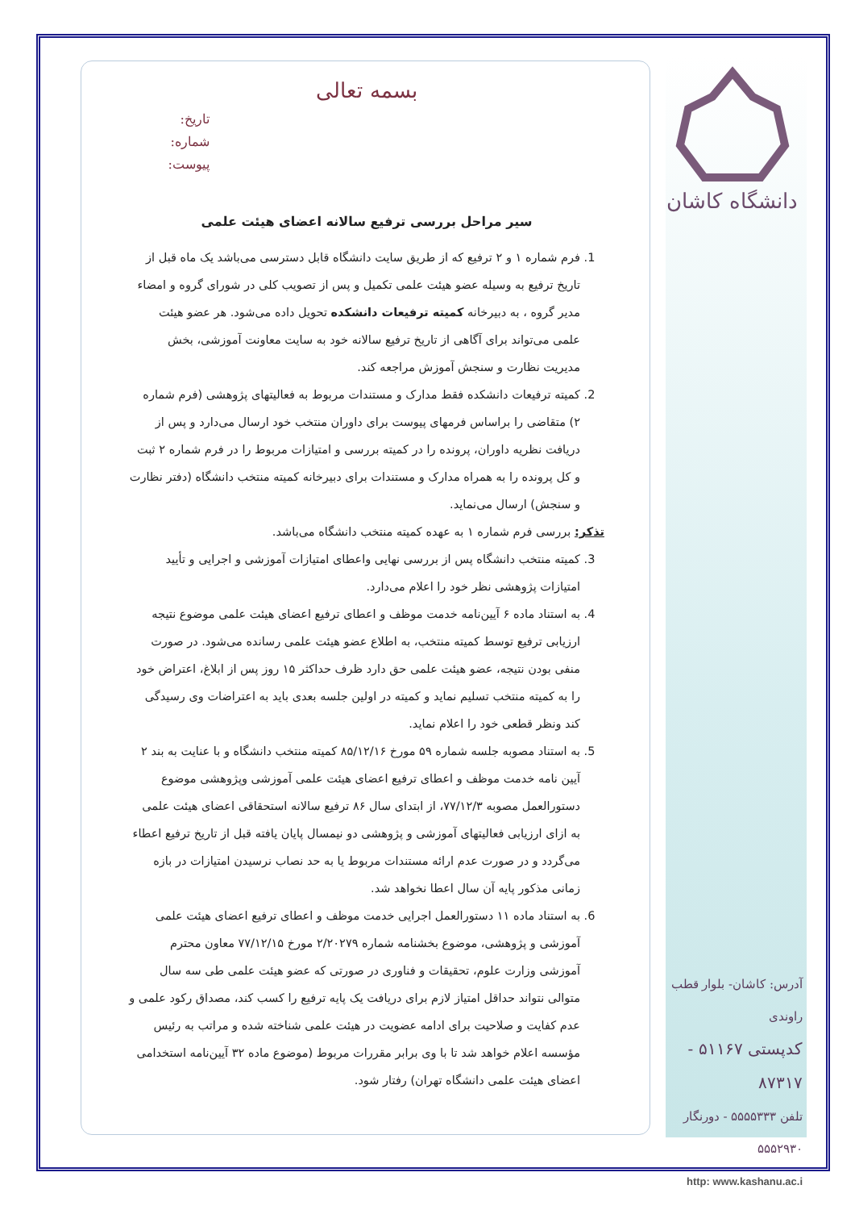دانشگاه کاشان
بسمه تعالی
تاریخ:
شماره:
پیوست:
سیر مراحل بررسی ترفیع سالانه اعضای هیئت علمی
1. فرم شماره ۱ و ۲ ترفیع که از طریق سایت دانشگاه قابل دسترسی می‌باشد یک ماه قبل از تاریخ ترفیع به وسیله عضو هیئت علمی تکمیل و پس از تصویب کلی در شورای گروه و امضاء مدیر گروه ، به دبیرخانه کمیته ترفیعات دانشکده تحویل داده می‌شود. هر عضو هیئت علمی می‌تواند برای آگاهی از تاریخ ترفیع سالانه خود به سایت معاونت آموزشی، بخش مدیریت نظارت و سنجش آموزش مراجعه کند.
2. کمیته ترفیعات دانشکده فقط مدارک و مستندات مربوط به فعالیتهای پژوهشی (فرم شماره ۲) متقاضی را براساس فرمهای پیوست برای داوران منتخب خود ارسال می‌دارد و پس از دریافت نظریه داوران، پرونده را در کمیته بررسی و امتیازات مربوط را در فرم شماره ۲ ثبت و کل پرونده را به همراه مدارک و مستندات برای دبیرخانه کمیته منتخب دانشگاه (دفتر نظارت و سنجش) ارسال می‌نماید.
تذکر: بررسی فرم شماره ۱ به عهده کمیته منتخب دانشگاه می‌باشد.
3. کمیته منتخب دانشگاه پس از بررسی نهایی واعطای امتیازات آموزشی و اجرایی و تأیید امتیازات پژوهشی نظر خود را اعلام می‌دارد.
4. به استناد ماده ۶ آیین‌نامه خدمت موظف و اعطای ترفیع اعضای هیئت علمی موضوع نتیجه ارزیابی ترفیع توسط کمیته منتخب، به اطلاع عضو هیئت علمی رسانده می‌شود. در صورت منفی بودن نتیجه، عضو هیئت علمی حق دارد ظرف حداکثر ۱۵ روز پس از ابلاغ، اعتراض خود را به کمیته منتخب تسلیم نماید و کمیته در اولین جلسه بعدی باید به اعتراضات وی رسیدگی کند ونظر قطعی خود را اعلام نماید.
5. به استناد مصوبه جلسه شماره ۵۹ مورخ ۸۵/۱۲/۱۶ کمیته منتخب دانشگاه و با عنایت به بند ۲ آیین نامه خدمت موظف و اعطای ترفیع اعضای هیئت علمی آموزشی وپژوهشی موضوع دستورالعمل مصوبه ۷۷/۱۲/۳، از ابتدای سال ۸۶ ترفیع سالانه استحقاقی اعضای هیئت علمی به ازای ارزیابی فعالیتهای آموزشی و پژوهشی دو نیمسال پایان یافته قبل از تاریخ ترفیع اعطاء می‌گردد و در صورت عدم ارائه مستندات مربوط یا به حد نصاب نرسیدن امتیازات در بازه زمانی مذکور پایه آن سال اعطا نخواهد شد.
6. به استناد ماده ۱۱ دستورالعمل اجرایی خدمت موظف و اعطای ترفیع اعضای هیئت علمی آموزشی و پژوهشی، موضوع بخشنامه شماره ۲/۲۰۲۷۹ مورخ ۷۷/۱۲/۱۵ معاون محترم آموزشی وزارت علوم، تحقیقات و فناوری در صورتی که عضو هیئت علمی طی سه سال متوالی نتواند حداقل امتیاز لازم برای دریافت یک پایه ترفیع را کسب کند، مصداق رکود علمی و عدم کفایت و صلاحیت برای ادامه عضویت در هیئت علمی شناخته شده و مراتب به رئیس مؤسسه اعلام خواهد شد تا با وی برابر مقررات مربوط (موضوع ماده ۳۲ آیین‌نامه استخدامی اعضای هیئت علمی دانشگاه تهران) رفتار شود.
آدرس: کاشان- بلوار قطب راوندی
کدپستی ۵۱۱۶۷ - ۸۷۳۱۷
تلفن ۵۵۵۵۳۳۳ - دورنگار ۵۵۵۲۹۳۰
http: www.kashanu.ac.i